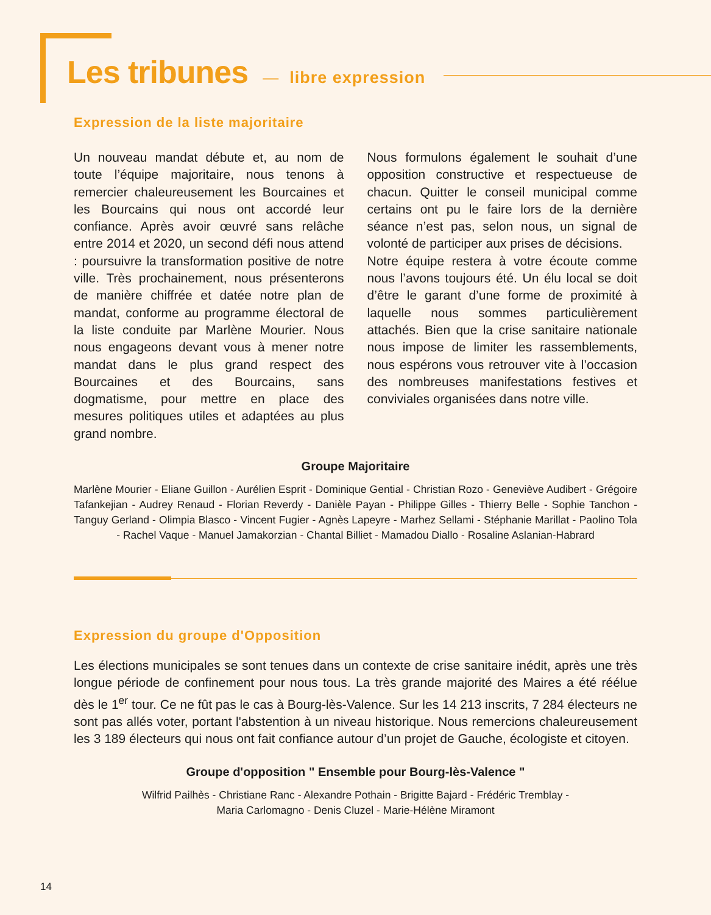Les tribunes
— libre expression
Expression de la liste majoritaire
Un nouveau mandat débute et, au nom de toute l’équipe majoritaire, nous tenons à remercier chaleureusement les Bourcaines et les Bourcains qui nous ont accordé leur confiance. Après avoir œuvré sans relâche entre 2014 et 2020, un second défi nous attend : poursuivre la transformation positive de notre ville. Très prochainement, nous présenterons de manière chiffrée et datée notre plan de mandat, conforme au programme électoral de la liste conduite par Marlène Mourier. Nous nous engageons devant vous à mener notre mandat dans le plus grand respect des Bourcaines et des Bourcains, sans dogmatisme, pour mettre en place des mesures politiques utiles et adaptées au plus grand nombre.
Nous formulons également le souhait d’une opposition constructive et respectueuse de chacun. Quitter le conseil municipal comme certains ont pu le faire lors de la dernière séance n’est pas, selon nous, un signal de volonté de participer aux prises de décisions.
Notre équipe restera à votre écoute comme nous l’avons toujours été. Un élu local se doit d’être le garant d’une forme de proximité à laquelle nous sommes particulièrement attachés. Bien que la crise sanitaire nationale nous impose de limiter les rassemblements, nous espérons vous retrouver vite à l’occasion des nombreuses manifestations festives et conviviales organisées dans notre ville.
Groupe Majoritaire
Marlène Mourier - Eliane Guillon - Aurélien Esprit - Dominique Gential - Christian Rozo - Geneviève Audibert - Grégoire Tafankejian - Audrey Renaud - Florian Reverdy - Danièle Payan - Philippe Gilles - Thierry Belle - Sophie Tanchon - Tanguy Gerland - Olimpia Blasco - Vincent Fugier - Agnès Lapeyre - Marhez Sellami - Stéphanie Marillat - Paolino Tola - Rachel Vaque - Manuel Jamakorzian - Chantal Billiet - Mamadou Diallo - Rosaline Aslanian-Habrard
Expression du groupe d'Opposition
Les élections municipales se sont tenues dans un contexte de crise sanitaire inédit, après une très longue période de confinement pour nous tous. La très grande majorité des Maires a été réélue dès le 1<sup>er</sup> tour. Ce ne fût pas le cas à Bourg-lès-Valence. Sur les 14 213 inscrits, 7 284 électeurs ne sont pas allés voter, portant l'abstention à un niveau historique. Nous remercions chaleureusement les 3 189 électeurs qui nous ont fait confiance autour d’un projet de Gauche, écologiste et citoyen.
Groupe d'opposition " Ensemble pour Bourg-lès-Valence "
Wilfrid Pailhès - Christiane Ranc - Alexandre Pothain - Brigitte Bajard - Frédéric Tremblay -
Maria Carlomagno - Denis Cluzel - Marie-Hélène Miramont
14